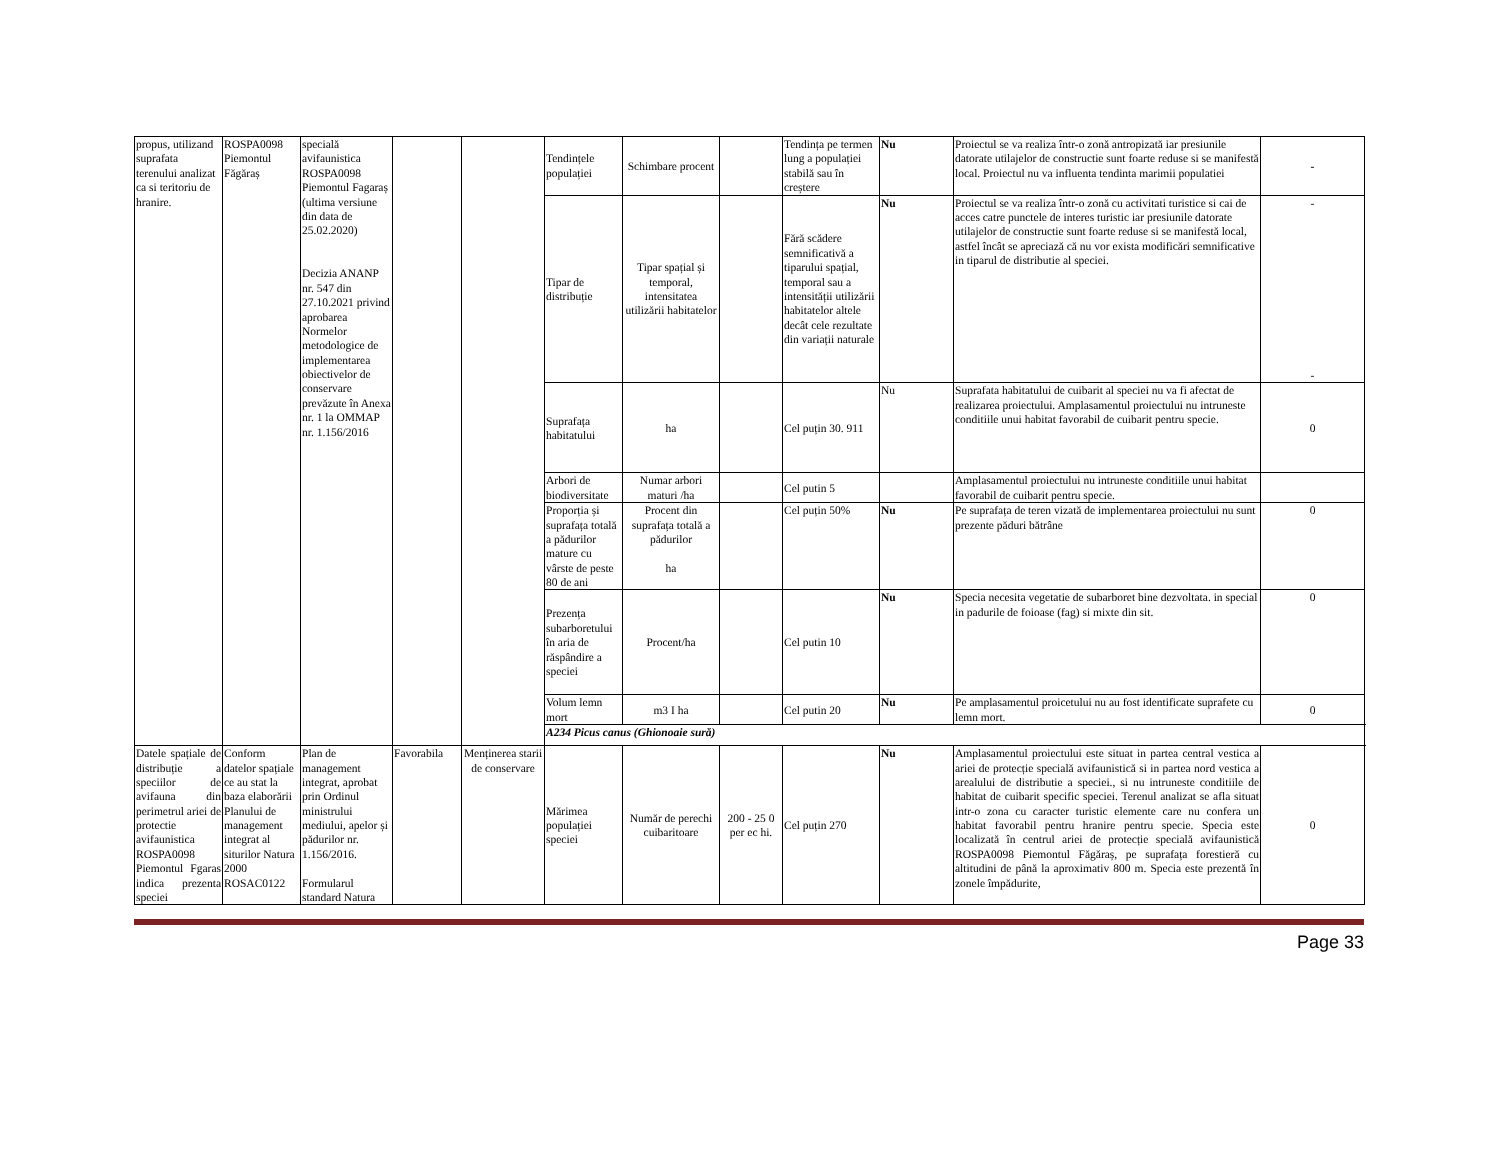| propus, utilizand suprafata terenului analizat ca si teritoriu de hranire. | ROSPA0098 Piemontul Făgăraș | specială avifaunistica ROSPA0098 Piemontul Fagaraș (ultima versiune din data de 25.02.2020) Decizia ANANP nr. 547 din 27.10.2021 privind aprobarea Normelor metodologice de implementarea obiectivelor de conservare prevăzute în Anexa nr. 1 la OMMAP nr. 1.156/2016 | | | Tendințele populației | Schimbare procent | | Tendința pe termen lung a populației stabilă sau în creștere | Nu | Proiectul se va realiza într-o zonă antropizată iar presiunile datorate utilajelor de constructie sunt foarte reduse si se manifestă local. Proiectul nu va influenta tendinta marimii populatiei | - |
| | | | | | Tipar de distribuție | Tipar spațial și temporal, intensitatea utilizării habitatelor | | Fără scădere semnificativă a tiparului spațial, temporal sau a intensității utilizării habitatelor altele decât cele rezultate din variații naturale | Nu | Proiectul se va realiza într-o zonă cu activitati turistice si cai de acces catre punctele de interes turistic iar presiunile datorate utilajelor de constructie sunt foarte reduse si se manifestă local, astfel încât se apreciază că nu vor exista modificări semnificative in tiparul de distributie al speciei. | - - |
| | | | | | Suprafața habitatului | ha | | Cel puțin 30. 911 | Nu | Suprafata habitatului de cuibarit al speciei nu va fi afectat de realizarea proiectului. Amplasamentul proiectului nu intruneste conditiile unui habitat favorabil de cuibarit pentru specie. | 0 |
| | | | | | Arbori de biodiversitate | Numar arbori maturi /ha | | Cel putin 5 | | Amplasamentul proiectului nu intruneste conditiile unui habitat favorabil de cuibarit pentru specie. | |
| | | | | | Proporția și suprafața totală a pădurilor mature cu vârste de peste 80 de ani | Procent din suprafața totală a pădurilor ha | | Cel puțin 50% | Nu | Pe suprafața de teren vizată de implementarea proiectului nu sunt prezente păduri bătrâne | 0 |
| | | | | | Prezența subarboretului în aria de răspândire a speciei | Procent/ha | | Cel putin 10 | Nu | Specia necesita vegetatie de subarboret bine dezvoltata. in special in padurile de foioase (fag) si mixte din sit. | 0 |
| | | | | | Volum lemn mort | m3 I ha | | Cel putin 20 | Nu | Pe amplasamentul proicetului nu au fost identificate suprafete cu lemn mort. | 0 |
| | | | | | A234 Picus canus (Ghionoaie sură) | | | | | | |
| Datele spațiale de distribuție a speciilor de avifauna din perimetrul ariei de protectie avifaunistica ROSPA0098 Piemontul Fgaras indica prezenta speciei | Conform datelor spațiale ce au stat la baza elaborării Planului de management integrat al siturilor Natura 2000 ROSAC0122 | Plan de management integrat, aprobat prin Ordinul ministrului mediului, apelor și pădurilor nr. 1.156/2016. Formularul standard Natura | Favorabila | Menținerea starii de conservare | Mărimea populației speciei | Număr de perechi cuibaritoare | 200 - 25 0 per ec hi. | Cel puțin 270 | Nu | Amplasamentul proiectului este situat in partea central vestica a ariei de protecție specială avifaunistică si in partea nord vestica a arealului de distributie a speciei., si nu intruneste conditiile de habitat de cuibarit specific speciei. Terenul analizat se afla situat intr-o zona cu caracter turistic elemente care nu confera un habitat favorabil pentru hranire pentru specie. Specia este localizată în centrul ariei de protecție specială avifaunistică ROSPA0098 Piemontul Făgăraș, pe suprafața forestieră cu altitudini de până la aproximativ 800 m. Specia este prezentă în zonele împădurite, | 0 |
Page 33